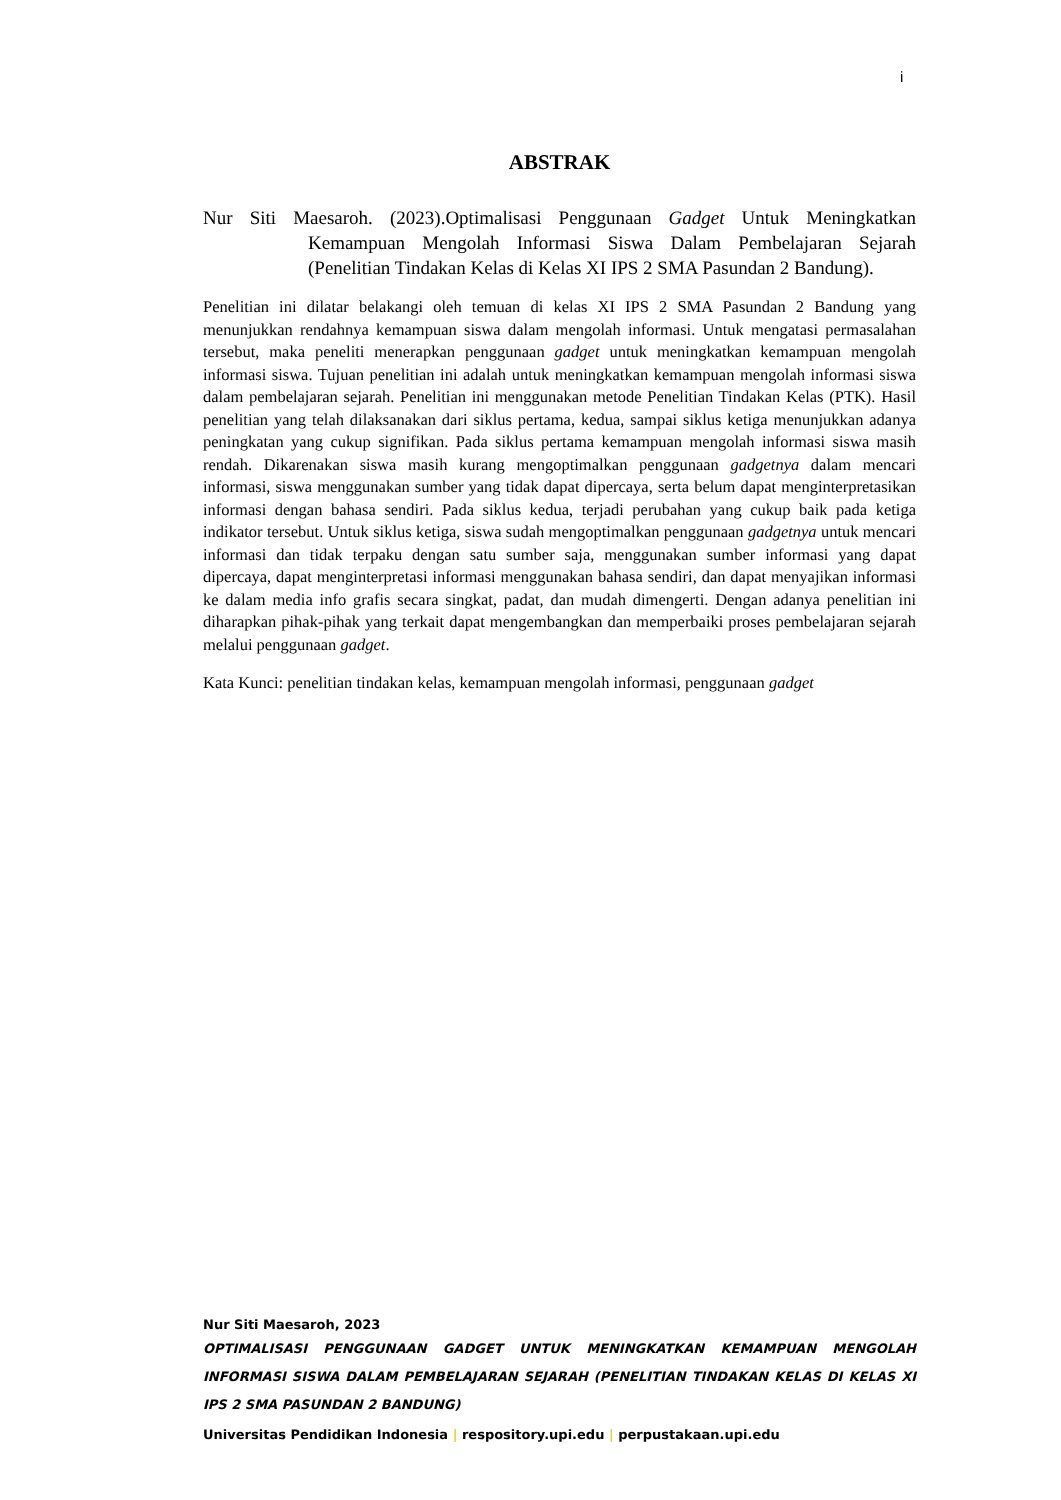i
ABSTRAK
Nur Siti Maesaroh. (2023).Optimalisasi Penggunaan Gadget Untuk Meningkatkan Kemampuan Mengolah Informasi Siswa Dalam Pembelajaran Sejarah (Penelitian Tindakan Kelas di Kelas XI IPS 2 SMA Pasundan 2 Bandung).
Penelitian ini dilatar belakangi oleh temuan di kelas XI IPS 2 SMA Pasundan 2 Bandung yang menunjukkan rendahnya kemampuan siswa dalam mengolah informasi. Untuk mengatasi permasalahan tersebut, maka peneliti menerapkan penggunaan gadget untuk meningkatkan kemampuan mengolah informasi siswa. Tujuan penelitian ini adalah untuk meningkatkan kemampuan mengolah informasi siswa dalam pembelajaran sejarah. Penelitian ini menggunakan metode Penelitian Tindakan Kelas (PTK). Hasil penelitian yang telah dilaksanakan dari siklus pertama, kedua, sampai siklus ketiga menunjukkan adanya peningkatan yang cukup signifikan. Pada siklus pertama kemampuan mengolah informasi siswa masih rendah. Dikarenakan siswa masih kurang mengoptimalkan penggunaan gadgetnya dalam mencari informasi, siswa menggunakan sumber yang tidak dapat dipercaya, serta belum dapat menginterpretasikan informasi dengan bahasa sendiri. Pada siklus kedua, terjadi perubahan yang cukup baik pada ketiga indikator tersebut. Untuk siklus ketiga, siswa sudah mengoptimalkan penggunaan gadgetnya untuk mencari informasi dan tidak terpaku dengan satu sumber saja, menggunakan sumber informasi yang dapat dipercaya, dapat menginterpretasi informasi menggunakan bahasa sendiri, dan dapat menyajikan informasi ke dalam media info grafis secara singkat, padat, dan mudah dimengerti. Dengan adanya penelitian ini diharapkan pihak-pihak yang terkait dapat mengembangkan dan memperbaiki proses pembelajaran sejarah melalui penggunaan gadget.
Kata Kunci: penelitian tindakan kelas, kemampuan mengolah informasi, penggunaan gadget
Nur Siti Maesaroh, 2023
OPTIMALISASI PENGGUNAAN GADGET UNTUK MENINGKATKAN KEMAMPUAN MENGOLAH INFORMASI SISWA DALAM PEMBELAJARAN SEJARAH (PENELITIAN TINDAKAN KELAS DI KELAS XI IPS 2 SMA PASUNDAN 2 BANDUNG)
Universitas Pendidikan Indonesia | respository.upi.edu | perpustakaan.upi.edu